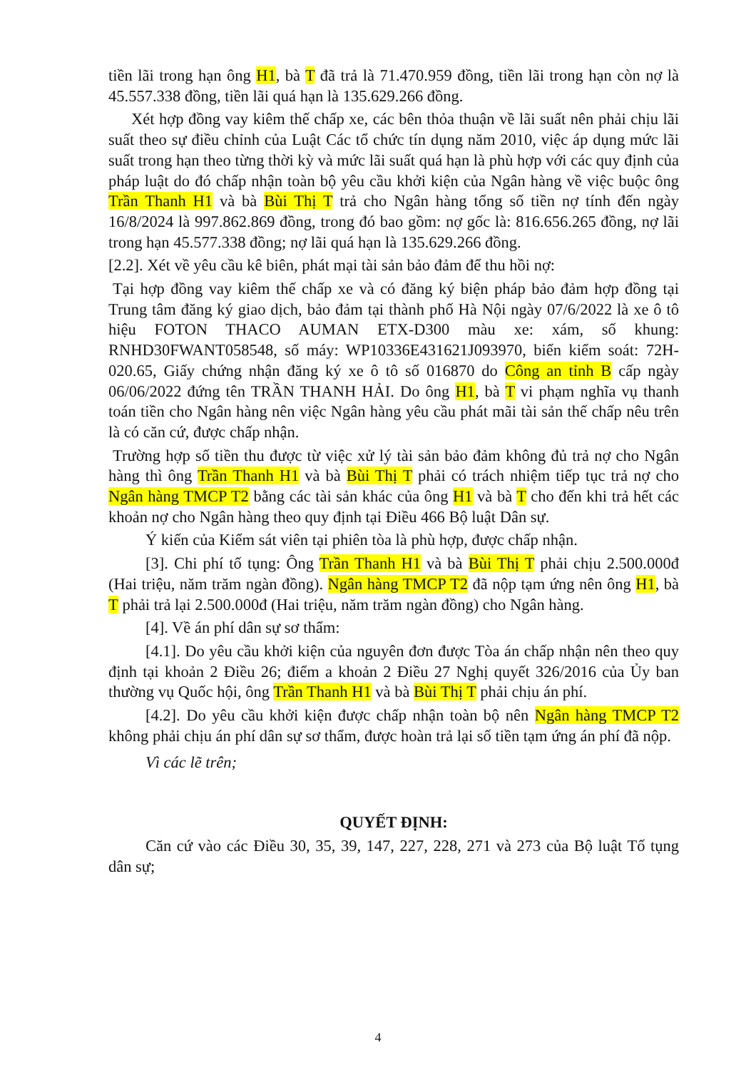tiền lãi trong hạn ông H1, bà T đã trả là 71.470.959 đồng, tiền lãi trong hạn còn nợ là 45.557.338 đồng, tiền lãi quá hạn là 135.629.266 đồng.
Xét hợp đồng vay kiêm thế chấp xe, các bên thỏa thuận về lãi suất nên phải chịu lãi suất theo sự điều chỉnh của Luật Các tổ chức tín dụng năm 2010, việc áp dụng mức lãi suất trong hạn theo từng thời kỳ và mức lãi suất quá hạn là phù hợp với các quy định của pháp luật do đó chấp nhận toàn bộ yêu cầu khởi kiện của Ngân hàng về việc buộc ông Trần Thanh H1 và bà Bùi Thị T trả cho Ngân hàng tổng số tiền nợ tính đến ngày 16/8/2024 là 997.862.869 đồng, trong đó bao gồm: nợ gốc là: 816.656.265 đồng, nợ lãi trong hạn 45.577.338 đồng; nợ lãi quá hạn là 135.629.266 đồng.
[2.2]. Xét về yêu cầu kê biên, phát mại tài sản bảo đảm để thu hồi nợ:
Tại hợp đồng vay kiêm thế chấp xe và có đăng ký biện pháp bảo đảm hợp đồng tại Trung tâm đăng ký giao dịch, bảo đảm tại thành phố Hà Nội ngày 07/6/2022 là xe ô tô hiệu FOTON THACO AUMAN ETX-D300 màu xe: xám, số khung: RNHD30FWANT058548, số máy: WP10336E431621J093970, biển kiểm soát: 72H-020.65, Giấy chứng nhận đăng ký xe ô tô số 016870 do Công an tỉnh B cấp ngày 06/06/2022 đứng tên TRẦN THANH HẢI. Do ông H1, bà T vi phạm nghĩa vụ thanh toán tiền cho Ngân hàng nên việc Ngân hàng yêu cầu phát mãi tài sản thế chấp nêu trên là có căn cứ, được chấp nhận.
Trường hợp số tiền thu được từ việc xử lý tài sản bảo đảm không đủ trả nợ cho Ngân hàng thì ông Trần Thanh H1 và bà Bùi Thị T phải có trách nhiệm tiếp tục trả nợ cho Ngân hàng TMCP T2 bằng các tài sản khác của ông H1 và bà T cho đến khi trả hết các khoản nợ cho Ngân hàng theo quy định tại Điều 466 Bộ luật Dân sự.
Ý kiến của Kiểm sát viên tại phiên tòa là phù hợp, được chấp nhận.
[3]. Chi phí tố tụng: Ông Trần Thanh H1 và bà Bùi Thị T phải chịu 2.500.000đ (Hai triệu, năm trăm ngàn đồng). Ngân hàng TMCP T2 đã nộp tạm ứng nên ông H1, bà T phải trả lại 2.500.000đ (Hai triệu, năm trăm ngàn đồng) cho Ngân hàng.
[4]. Về án phí dân sự sơ thẩm:
[4.1]. Do yêu cầu khởi kiện của nguyên đơn được Tòa án chấp nhận nên theo quy định tại khoản 2 Điều 26; điểm a khoản 2 Điều 27 Nghị quyết 326/2016 của Ủy ban thường vụ Quốc hội, ông Trần Thanh H1 và bà Bùi Thị T phải chịu án phí.
[4.2]. Do yêu cầu khởi kiện được chấp nhận toàn bộ nên Ngân hàng TMCP T2 không phải chịu án phí dân sự sơ thẩm, được hoàn trả lại số tiền tạm ứng án phí đã nộp.
Vì các lẽ trên;
QUYẾT ĐỊNH:
Căn cứ vào các Điều 30, 35, 39, 147, 227, 228, 271 và 273 của Bộ luật Tố tụng dân sự;
4